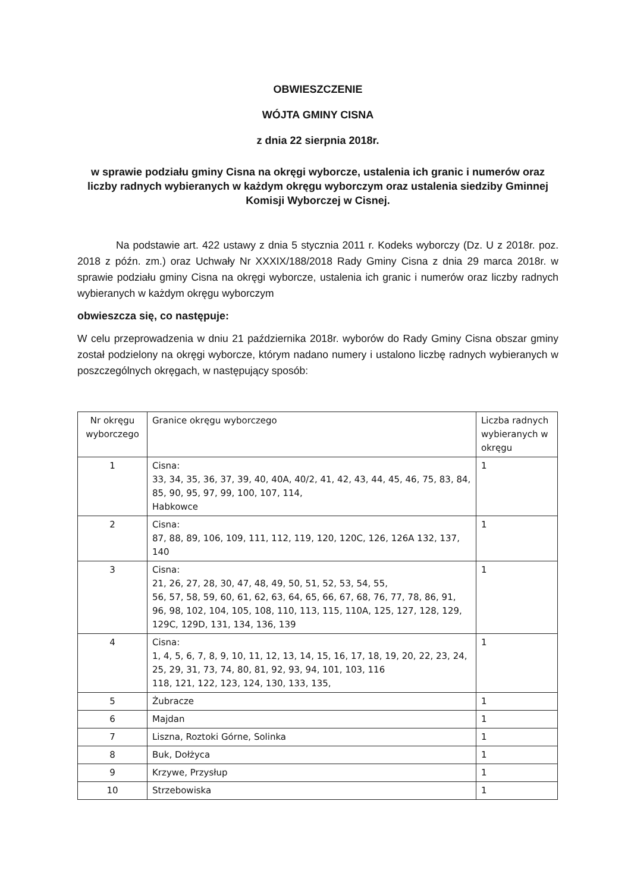OBWIESZCZENIE
WÓJTA GMINY CISNA
z dnia 22 sierpnia 2018r.
w sprawie podziału gminy Cisna na okręgi wyborcze, ustalenia ich granic i numerów oraz liczby radnych wybieranych w każdym okręgu wyborczym oraz ustalenia siedziby Gminnej Komisji Wyborczej w Cisnej.
Na podstawie art. 422 ustawy z dnia 5 stycznia 2011 r. Kodeks wyborczy (Dz. U z 2018r. poz. 2018 z późn. zm.) oraz Uchwały Nr XXXIX/188/2018 Rady Gminy Cisna z dnia 29 marca 2018r. w sprawie podziału gminy Cisna na okręgi wyborcze, ustalenia ich granic i numerów oraz liczby radnych wybieranych w każdym okręgu wyborczym
obwieszcza się, co następuje:
W celu przeprowadzenia w dniu 21 października 2018r. wyborów do Rady Gminy Cisna obszar gminy został podzielony na okręgi wyborcze, którym nadano numery i ustalono liczbę radnych wybieranych w poszczególnych okręgach, w następujący sposób:
| Nr okręgu wyborczego | Granice okręgu wyborczego | Liczba radnych wybieranych w okręgu |
| --- | --- | --- |
| 1 | Cisna: 33, 34, 35, 36, 37, 39, 40, 40A, 40/2, 41, 42, 43, 44, 45, 46, 75, 83, 84, 85, 90, 95, 97, 99, 100, 107, 114, Habkowce | 1 |
| 2 | Cisna: 87, 88, 89, 106, 109, 111, 112, 119, 120, 120C, 126, 126A 132, 137, 140 | 1 |
| 3 | Cisna: 21, 26, 27, 28, 30, 47, 48, 49, 50, 51, 52, 53, 54, 55, 56, 57, 58, 59, 60, 61, 62, 63, 64, 65, 66, 67, 68, 76, 77, 78, 86, 91, 96, 98, 102, 104, 105, 108, 110, 113, 115, 110A, 125, 127, 128, 129, 129C, 129D, 131, 134, 136, 139 | 1 |
| 4 | Cisna: 1, 4, 5, 6, 7, 8, 9, 10, 11, 12, 13, 14, 15, 16, 17, 18, 19, 20, 22, 23, 24, 25, 29, 31, 73, 74, 80, 81, 92, 93, 94, 101, 103, 116 118, 121, 122, 123, 124, 130, 133, 135, | 1 |
| 5 | Żubracze | 1 |
| 6 | Majdan | 1 |
| 7 | Liszna, Roztoki Górne, Solinka | 1 |
| 8 | Buk, Dołżyca | 1 |
| 9 | Krzywe, Przysłup | 1 |
| 10 | Strzebowiska | 1 |